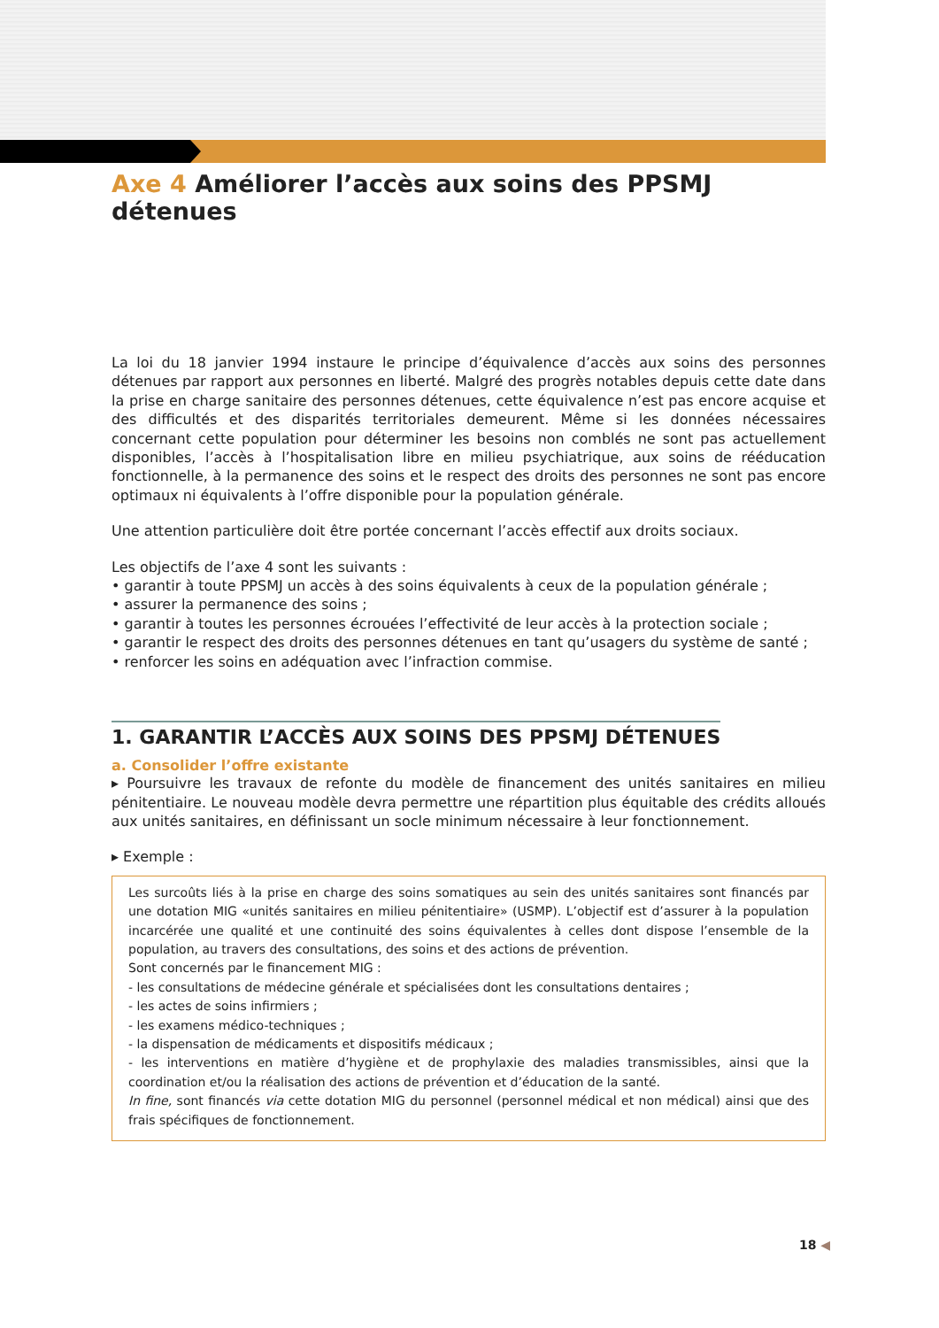Axe 4 Améliorer l’accès aux soins des PPSMJ détenues
La loi du 18 janvier 1994 instaure le principe d’équivalence d’accès aux soins des personnes détenues par rapport aux personnes en liberté. Malgré des progrès notables depuis cette date dans la prise en charge sanitaire des personnes détenues, cette équivalence n’est pas encore acquise et des difficultés et des disparités territoriales demeurent. Même si les données nécessaires concernant cette population pour déterminer les besoins non comblés ne sont pas actuellement disponibles, l’accès à l’hospitalisation libre en milieu psychiatrique, aux soins de rééducation fonctionnelle, à la permanence des soins et le respect des droits des personnes ne sont pas encore optimaux ni équivalents à l’offre disponible pour la population générale.
Une attention particulière doit être portée concernant l’accès effectif aux droits sociaux.
Les objectifs de l’axe 4 sont les suivants :
• garantir à toute PPSMJ un accès à des soins équivalents à ceux de la population générale ;
• assurer la permanence des soins ;
• garantir à toutes les personnes écrouées l’effectivité de leur accès à la protection sociale ;
• garantir le respect des droits des personnes détenues en tant qu’usagers du système de santé ;
• renforcer les soins en adéquation avec l’infraction commise.
1. GARANTIR L’ACCÈS AUX SOINS DES PPSMJ DÉTENUES
a. Consolider l’offre existante
▸ Poursuivre les travaux de refonte du modèle de financement des unités sanitaires en milieu pénitentiaire. Le nouveau modèle devra permettre une répartition plus équitable des crédits alloués aux unités sanitaires, en définissant un socle minimum nécessaire à leur fonctionnement.
▸ Exemple :
Les surcoûts liés à la prise en charge des soins somatiques au sein des unités sanitaires sont financés par une dotation MIG «unités sanitaires en milieu pénitentiaire» (USMP). L’objectif est d’assurer à la population incarcérée une qualité et une continuité des soins équivalentes à celles dont dispose l’ensemble de la population, au travers des consultations, des soins et des actions de prévention.
Sont concernés par le financement MIG :
- les consultations de médecine générale et spécialisées dont les consultations dentaires ;
- les actes de soins infirmiers ;
- les examens médico-techniques ;
- la dispensation de médicaments et dispositifs médicaux ;
- les interventions en matière d’hygiène et de prophylaxie des maladies transmissibles, ainsi que la coordination et/ou la réalisation des actions de prévention et d’éducation de la santé.
In fine, sont financés via cette dotation MIG du personnel (personnel médical et non médical) ainsi que des frais spécifiques de fonctionnement.
18 ◀